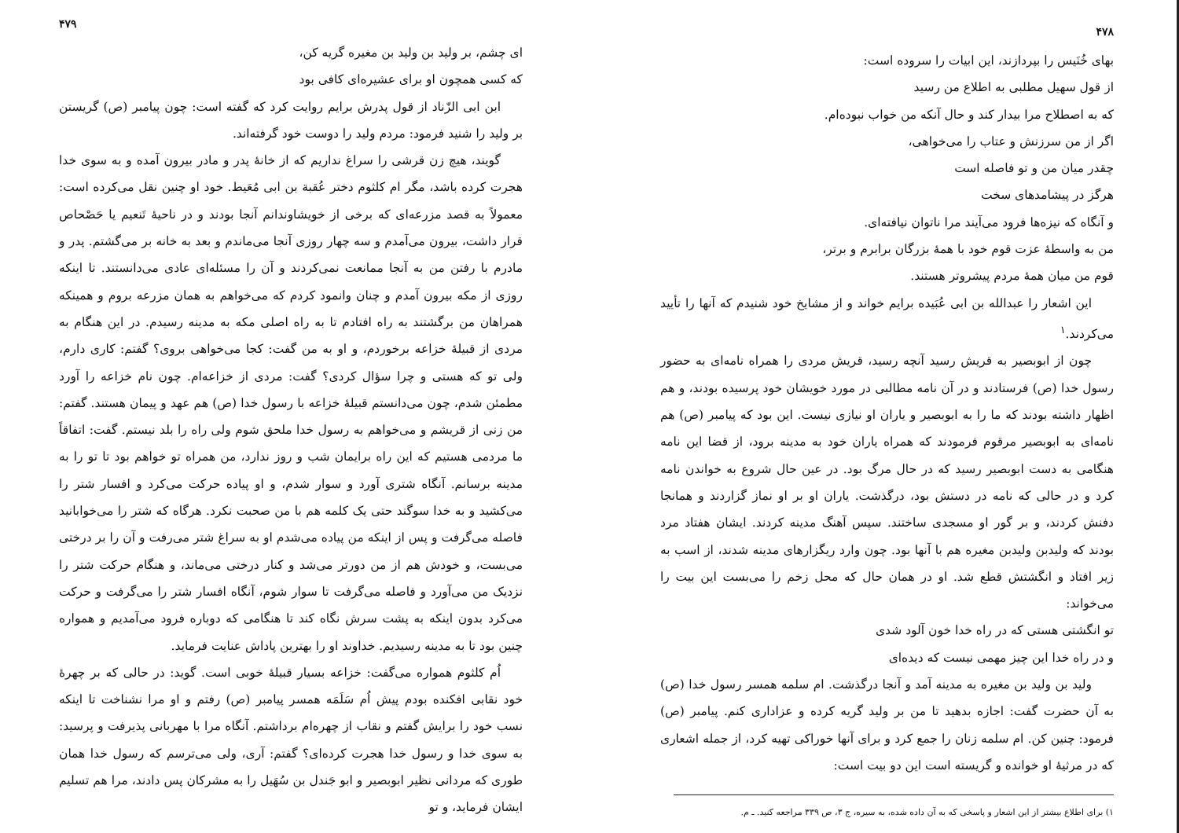۴۷۸
بهای خُنَیس را بپردازند، این ابیات را سروده است:
از قول سهیل مطلبی به اطلاع من رسید
که به اصطلاح مرا بیدار کند و حال آنکه من خواب نبوده‌ام.
اگر از من سرزنش و عتاب را می‌خواهی،
چقدر میان من و تو فاصله است
هرگز در پیشامدهای سخت
و آنگاه که نیزه‌ها فرود می‌آیند مرا ناتوان نیافته‌ای.
من به واسطهٔ عزت قوم خود با همهٔ بزرگان برابرم و برتر،
قوم من میان همهٔ مردم پیشروتر هستند.
این اشعار را عبدالله بن ابی عُبَیده برایم خواند و از مشایخ خود شنیدم که آنها را تأیید می‌کردند.<sup>۱</sup>
چون از ابوبصیر به قریش رسید آنچه رسید، قریش مردی را همراه نامه‌ای به حضور رسول خدا (ص) فرستادند و در آن نامه مطالبی در مورد خویشان خود پرسیده بودند، و هم اظهار داشته بودند که ما را به ابوبصیر و یاران او نیازی نیست. این بود که پیامبر (ص) هم نامه‌ای به ابوبصیر مرقوم فرمودند که همراه یاران خود به مدینه برود، از قضا این نامه هنگامی به دست ابوبصیر رسید که در حال مرگ بود. در عین حال شروع به خواندن نامه کرد و در حالی که نامه در دستش بود، درگذشت. یاران او بر او نماز گزاردند و همانجا دفنش کردند، و بر گور او مسجدی ساختند. سپس آهنگ مدینه کردند. ایشان هفتاد مرد بودند که ولیدبن ولیدبن مغیره هم با آنها بود. چون وارد ریگزارهای مدینه شدند، از اسب به زیر افتاد و انگشتش قطع شد. او در همان حال که محل زخم را می‌بست این بیت را می‌خواند:
تو انگشتی هستی که در راه خدا خون آلود شدی
و در راه خدا این چیز مهمی نیست که دیده‌ای
ولید بن ولید بن مغیره به مدینه آمد و آنجا درگذشت. ام سلمه همسر رسول خدا (ص) به آن حضرت گفت: اجازه بدهید تا من بر ولید گریه کرده و عزاداری کنم. پیامبر (ص) فرمود: چنین کن. ام سلمه زنان را جمع کرد و برای آنها خوراکی تهیه کرد، از جمله اشعاری که در مرثیهٔ او خوانده و گریسته است این دو بیت است:
۱) برای اطلاع بیشتر از این اشعار و پاسخی که به آن داده شده، به سیره، ج ۳، ص ۳۳۹ مراجعه کنید. ـ م.
۴۷۹
ای چشم، بر ولید بن ولید بن مغیره گریه کن،
که کسی همچون او برای عشیره‌ای کافی بود
ابن ابی الزّناد از قول پدرش برایم روایت کرد که گفته است: چون پیامبر (ص) گریستن بر ولید را شنید فرمود: مردم ولید را دوست خود گرفته‌اند.
گویند، هیچ زن قرشی را سراغ نداریم که از خانهٔ پدر و مادر بیرون آمده و به سوی خدا هجرت کرده باشد، مگر ام کلثوم دختر عُقبة بن ابی مُعَیط. خود او چنین نقل می‌کرده است: معمولاً به قصد مزرعه‌ای که برخی از خویشاوندانم آنجا بودند و در ناحیهٔ تَنعیم یا حَصْحاص قرار داشت، بیرون می‌آمدم و سه چهار روزی آنجا می‌ماندم و بعد به خانه بر می‌گشتم. پدر و مادرم با رفتن من به آنجا ممانعت نمی‌کردند و آن را مسئله‌ای عادی می‌دانستند. تا اینکه روزی از مکه بیرون آمدم و چنان وانمود کردم که می‌خواهم به همان مزرعه بروم و همینکه همراهان من برگشتند به راه افتادم تا به راه اصلی مکه به مدینه رسیدم. در این هنگام به مردی از قبیلهٔ خزاعه برخوردم، و او به من گفت: کجا می‌خواهی بروی؟ گفتم: کاری دارم، ولی تو که هستی و چرا سؤال کردی؟ گفت: مردی از خزاعه‌ام. چون نام خزاعه را آورد مطمئن شدم، چون می‌دانستم قبیلهٔ خزاعه با رسول خدا (ص) هم عهد و پیمان هستند. گفتم: من زنی از قریشم و می‌خواهم به رسول خدا ملحق شوم ولی راه را بلد نیستم. گفت: اتفاقاً ما مردمی هستیم که این راه برایمان شب و روز ندارد، من همراه تو خواهم بود تا تو را به مدینه برسانم. آنگاه شتری آورد و سوار شدم، و او پیاده حرکت می‌کرد و افسار شتر را می‌کشید و به خدا سوگند حتی یک کلمه هم با من صحبت نکرد. هرگاه که شتر را می‌خوابانید فاصله می‌گرفت و پس از اینکه من پیاده می‌شدم او به سراغ شتر می‌رفت و آن را بر درختی می‌بست، و خودش هم از من دورتر می‌شد و کنار درختی می‌ماند، و هنگام حرکت شتر را نزدیک من می‌آورد و فاصله می‌گرفت تا سوار شوم، آنگاه افسار شتر را می‌گرفت و حرکت می‌کرد بدون اینکه به پشت سرش نگاه کند تا هنگامی که دوباره فرود می‌آمدیم و همواره چنین بود تا به مدینه رسیدیم. خداوند او را بهترین پاداش عنایت فرماید.
اُم کلثوم همواره می‌گفت: خزاعه بسیار قبیلهٔ خوبی است. گوید: در حالی که بر چهرهٔ خود نقابی افکنده بودم پیش اُم سَلَمَه همسر پیامبر (ص) رفتم و او مرا نشناخت تا اینکه نسب خود را برایش گفتم و نقاب از چهره‌ام برداشتم. آنگاه مرا با مهربانی پذیرفت و پرسید: به سوی خدا و رسول خدا هجرت کرده‌ای؟ گفتم: آری، ولی می‌ترسم که رسول خدا همان طوری که مردانی نظیر ابوبصیر و ابو جَندل بن سُهَیل را به مشرکان پس دادند، مرا هم تسلیم ایشان فرماید، و تو